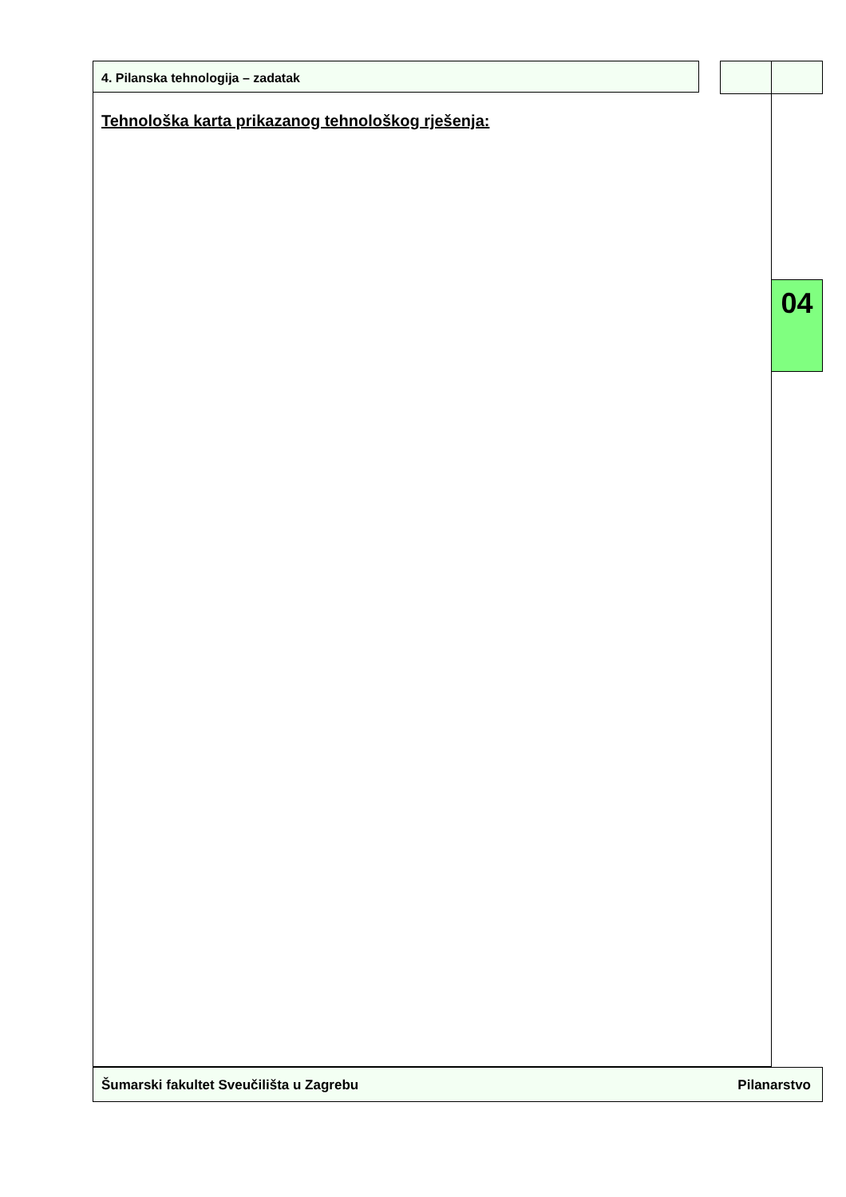4. Pilanska tehnologija – zadatak
Tehnološka karta prikazanog tehnološkog rješenja:
04
Šumarski fakultet Sveučilišta u Zagrebu Pilanarstvo